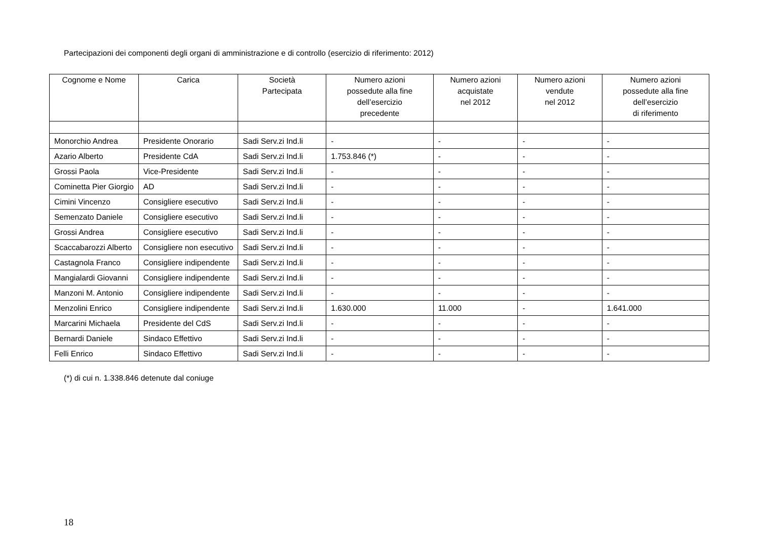Partecipazioni dei componenti degli organi di amministrazione e di controllo (esercizio di riferimento: 2012)
| Cognome e Nome | Carica | Società Partecipata | Numero azioni possedute alla fine dell’esercizio precedente | Numero azioni acquistate nel 2012 | Numero azioni vendute nel 2012 | Numero azioni possedute alla fine dell’esercizio di riferimento |
| --- | --- | --- | --- | --- | --- | --- |
| Monorchio Andrea | Presidente Onorario | Sadi Serv.zi Ind.li | - | - | - | - |
| Azario Alberto | Presidente CdA | Sadi Serv.zi Ind.li | 1.753.846 (*) | - | - | - |
| Grossi Paola | Vice-Presidente | Sadi Serv.zi Ind.li | - | - | - | - |
| Cominetta Pier Giorgio | AD | Sadi Serv.zi Ind.li | - | - | - | - |
| Cimini Vincenzo | Consigliere esecutivo | Sadi Serv.zi Ind.li | - | - | - | - |
| Semenzato Daniele | Consigliere esecutivo | Sadi Serv.zi Ind.li | - | - | - | - |
| Grossi Andrea | Consigliere esecutivo | Sadi Serv.zi Ind.li | - | - | - | - |
| Scaccabarozzi Alberto | Consigliere non esecutivo | Sadi Serv.zi Ind.li | - | - | - | - |
| Castagnola Franco | Consigliere indipendente | Sadi Serv.zi Ind.li | - | - | - | - |
| Mangialardi Giovanni | Consigliere indipendente | Sadi Serv.zi Ind.li | - | - | - | - |
| Manzoni M. Antonio | Consigliere indipendente | Sadi Serv.zi Ind.li | - | - | - | - |
| Menzolini Enrico | Consigliere indipendente | Sadi Serv.zi Ind.li | 1.630.000 | 11.000 | - | 1.641.000 |
| Marcarini Michaela | Presidente del CdS | Sadi Serv.zi Ind.li | - | - | - | - |
| Bernardi Daniele | Sindaco Effettivo | Sadi Serv.zi Ind.li | - | - | - | - |
| Felli Enrico | Sindaco Effettivo | Sadi Serv.zi Ind.li | - | - | - | - |
(*) di cui n. 1.338.846 detenute dal coniuge
18